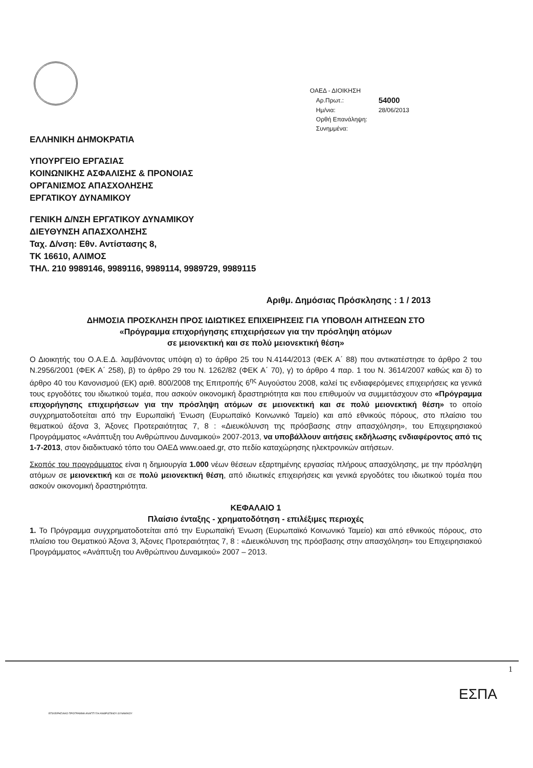ΟΑΕΔ - ΔΙΟΙΚΗΣΗ
| Αρ.Πρωτ.: | 54000 |
| Ημ/νια: | 28/06/2013 |
| Ορθή Επανάληψη: | |
| Συνημμένα: | |
ΕΛΛΗΝΙΚΗ ΔΗΜΟΚΡΑΤΙΑ
ΥΠΟΥΡΓΕΙΟ ΕΡΓΑΣΙΑΣ
ΚΟΙΝΩΝΙΚΗΣ ΑΣΦΑΛΙΣΗΣ & ΠΡΟΝΟΙΑΣ
ΟΡΓΑΝΙΣΜΟΣ ΑΠΑΣΧΟΛΗΣΗΣ
ΕΡΓΑΤΙΚΟΥ ΔΥΝΑΜΙΚΟΥ
ΓΕΝΙΚΗ Δ/ΝΣΗ ΕΡΓΑΤΙΚΟΥ ΔΥΝΑΜΙΚΟΥ
ΔΙΕΥΘΥΝΣΗ ΑΠΑΣΧΟΛΗΣΗΣ
Ταχ. Δ/νση: Εθν. Αντίστασης 8,
ΤΚ 16610, ΑΛΙΜΟΣ
ΤΗΛ. 210 9989146, 9989116, 9989114, 9989729, 9989115
Αριθμ. Δημόσιας Πρόσκλησης : 1 / 2013
ΔΗΜΟΣΙΑ ΠΡΟΣΚΛΗΣΗ ΠΡΟΣ ΙΔΙΩΤΙΚΕΣ ΕΠΙΧΕΙΡΗΣΕΙΣ ΓΙΑ ΥΠΟΒΟΛΗ ΑΙΤΗΣΕΩΝ ΣΤΟ
«Πρόγραμμα επιχορήγησης επιχειρήσεων για την πρόσληψη ατόμων
σε μειονεκτική και σε πολύ μειονεκτική θέση»
Ο Διοικητής του Ο.Α.Ε.Δ. λαμβάνοντας υπόψη α) το άρθρο 25 του Ν.4144/2013 (ΦΕΚ Α΄ 88) που αντικατέστησε το άρθρο 2 του Ν.2956/2001 (ΦΕΚ Α΄ 258), β) το άρθρο 29 του Ν. 1262/82 (ΦΕΚ Α΄ 70), γ) το άρθρο 4 παρ. 1 του Ν. 3614/2007 καθώς και δ) το άρθρο 40 του Κανονισμού (ΕΚ) αριθ. 800/2008 της Επιτροπής 6<sup>ης</sup> Αυγούστου 2008, καλεί τις ενδιαφερόμενες επιχειρήσεις κα γενικά τους εργοδότες του ιδιωτικού τομέα, που ασκούν οικονομική δραστηριότητα και που επιθυμούν να συμμετάσχουν στο «Πρόγραμμα επιχορήγησης επιχειρήσεων για την πρόσληψη ατόμων σε μειονεκτική και σε πολύ μειονεκτική θέση» το οποίο συγχρηματοδοτείται από την Ευρωπαϊκή Ένωση (Ευρωπαϊκό Κοινωνικό Ταμείο) και από εθνικούς πόρους, στο πλαίσιο του θεματικού άξονα 3, Άξονες Προτεραιότητας 7, 8 : «Διευκόλυνση της πρόσβασης στην απασχόληση», του Επιχειρησιακού Προγράμματος «Ανάπτυξη του Ανθρώπινου Δυναμικού» 2007-2013, να υποβάλλουν αιτήσεις εκδήλωσης ενδιαφέροντος από τις 1-7-2013, στον διαδικτυακό τόπο του ΟΑΕΔ www.oaed.gr, στο πεδίο καταχώρησης ηλεκτρονικών αιτήσεων.
Σκοπός του προγράμματος είναι η δημιουργία 1.000 νέων θέσεων εξαρτημένης εργασίας πλήρους απασχόλησης, με την πρόσληψη ατόμων σε μειονεκτική και σε πολύ μειονεκτική θέση, από ιδιωτικές επιχειρήσεις και γενικά εργοδότες του ιδιωτικού τομέα που ασκούν οικονομική δραστηριότητα.
ΚΕΦΑΛΑΙΟ 1
Πλαίσιο ένταξης - χρηματοδότηση - επιλέξιμες περιοχές
1. Το Πρόγραμμα συγχρηματοδοτείται από την Ευρωπαϊκή Ένωση (Ευρωπαϊκό Κοινωνικό Ταμείο) και από εθνικούς πόρους, στο πλαίσιο του Θεματικού Άξονα 3, Άξονες Προτεραιότητας 7, 8 : «Διευκόλυνση της πρόσβασης στην απασχόληση» του Επιχειρησιακού Προγράμματος «Ανάπτυξη του Ανθρώπινου Δυναμικού» 2007 – 2013.
1
ΕΣΠΑ
ΕΠΙΧΕΙΡΗΣΙΑΚΟ ΠΡΟΓΡΑΜΜΑ ΑΝΑΠΤΥΞΗ ΑΝΘΡΩΠΙΝΟΥ ΔΥΝΑΜΙΚΟΥ